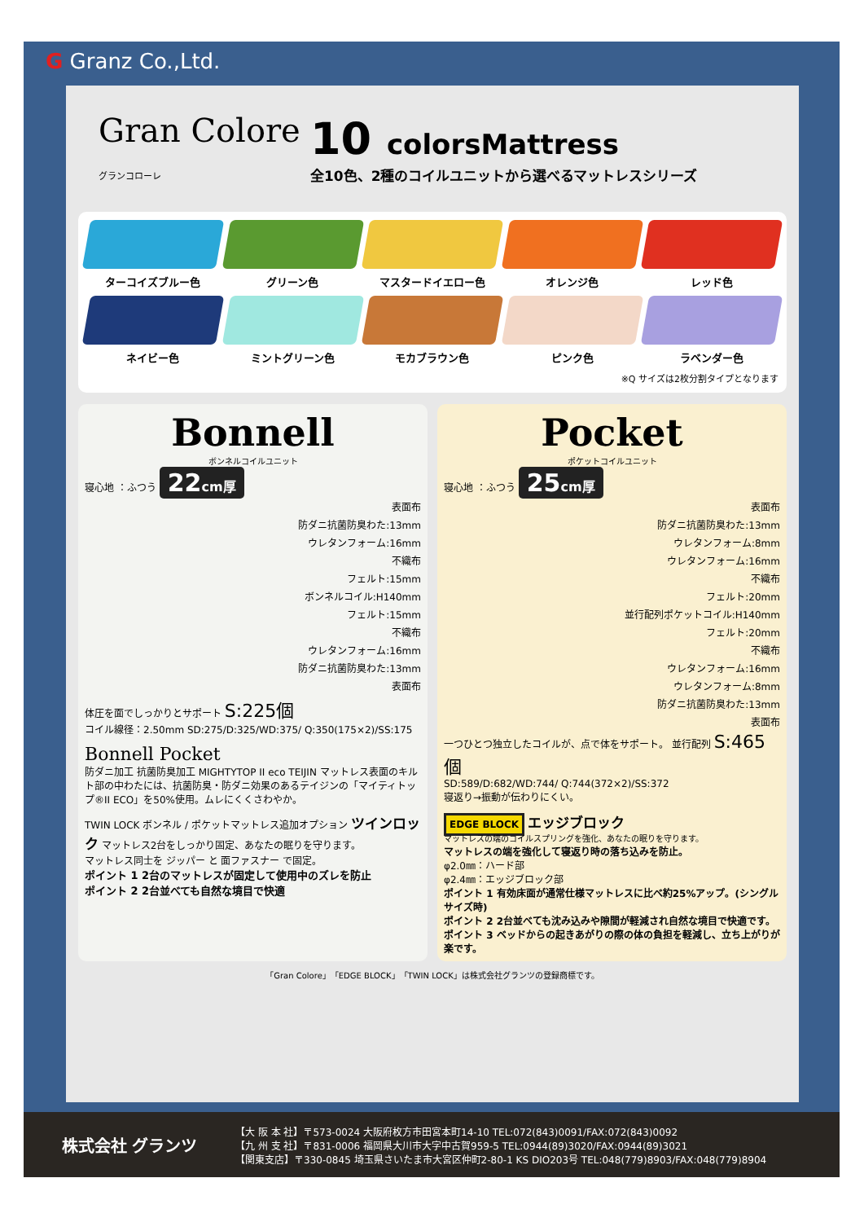G Granz Co.,Ltd.
Gran Colore
グランコローレ
10 colorsMattress
全10色、2種のコイルユニットから選べるマットレスシリーズ
ターコイズブルー色
グリーン色
マスタードイエロー色
オレンジ色
レッド色
ネイビー色
ミントグリーン色
モカブラウン色
ピンク色
ラベンダー色
※Q サイズは2枚分割タイプとなります
Bonnell
ボンネルコイルユニット
寝心地 ：ふつう 22cm厚
表面布
防ダニ抗菌防臭わた:13mm
ウレタンフォーム:16mm
不織布
フェルト:15mm
ボンネルコイル:H140mm
フェルト:15mm
不織布
ウレタンフォーム:16mm
防ダニ抗菌防臭わた:13mm
表面布
体圧を面でしっかりとサポート S:225個
コイル線径：2.50mm SD:275/D:325/WD:375/ Q:350(175×2)/SS:175
Bonnell Pocket
防ダニ加工 抗菌防臭加工 MIGHTYTOP II eco TEIJIN マットレス表面のキルト部の中わたには、抗菌防臭・防ダニ効果のあるテイジンの「マイティトップ®II ECO」を50%使用。ムレにくくさわやか。
TWIN LOCK ボンネル / ポケットマットレス追加オプション ツインロック マットレス2台をしっかり固定、あなたの眠りを守ります。
マットレス同士を ジッパー と 面ファスナー で固定。
ポイント 1 2台のマットレスが固定して使用中のズレを防止
ポイント 2 2台並べても自然な境目で快適
Pocket
ポケットコイルユニット
寝心地 ：ふつう 25cm厚
表面布
防ダニ抗菌防臭わた:13mm
ウレタンフォーム:8mm
ウレタンフォーム:16mm
不織布
フェルト:20mm
並行配列ポケットコイル:H140mm
フェルト:20mm
不織布
ウレタンフォーム:16mm
ウレタンフォーム:8mm
防ダニ抗菌防臭わた:13mm
表面布
一つひとつ独立したコイルが、点で体をサポート。 並行配列 S:465個
SD:589/D:682/WD:744/ Q:744(372×2)/SS:372
寝返り→振動が伝わりにくい。
EDGE BLOCK エッジブロック
マットレスの端のコイルスプリングを強化、あなたの眠りを守ります。
マットレスの端を強化して寝返り時の落ち込みを防止。
φ2.0㎜：ハード部
φ2.4㎜：エッジブロック部
ポイント 1 有効床面が通常仕様マットレスに比べ約25%アップ。(シングルサイズ時)
ポイント 2 2台並べても沈み込みや隙間が軽減され自然な境目で快適です。
ポイント 3 ベッドからの起きあがりの際の体の負担を軽減し、立ち上がりが楽です。
「Gran Colore」「EDGE BLOCK」「TWIN LOCK」は株式会社グランツの登録商標です。
株式会社 グランツ
【大 阪 本 社】〒573-0024 大阪府枚方市田宮本町14-10 TEL:072(843)0091/FAX:072(843)0092
【九 州 支 社】〒831-0006 福岡県大川市大字中古賀959-5 TEL:0944(89)3020/FAX:0944(89)3021
【関東支店】〒330-0845 埼玉県さいたま市大宮区仲町2-80-1 KS DIO203号 TEL:048(779)8903/FAX:048(779)8904